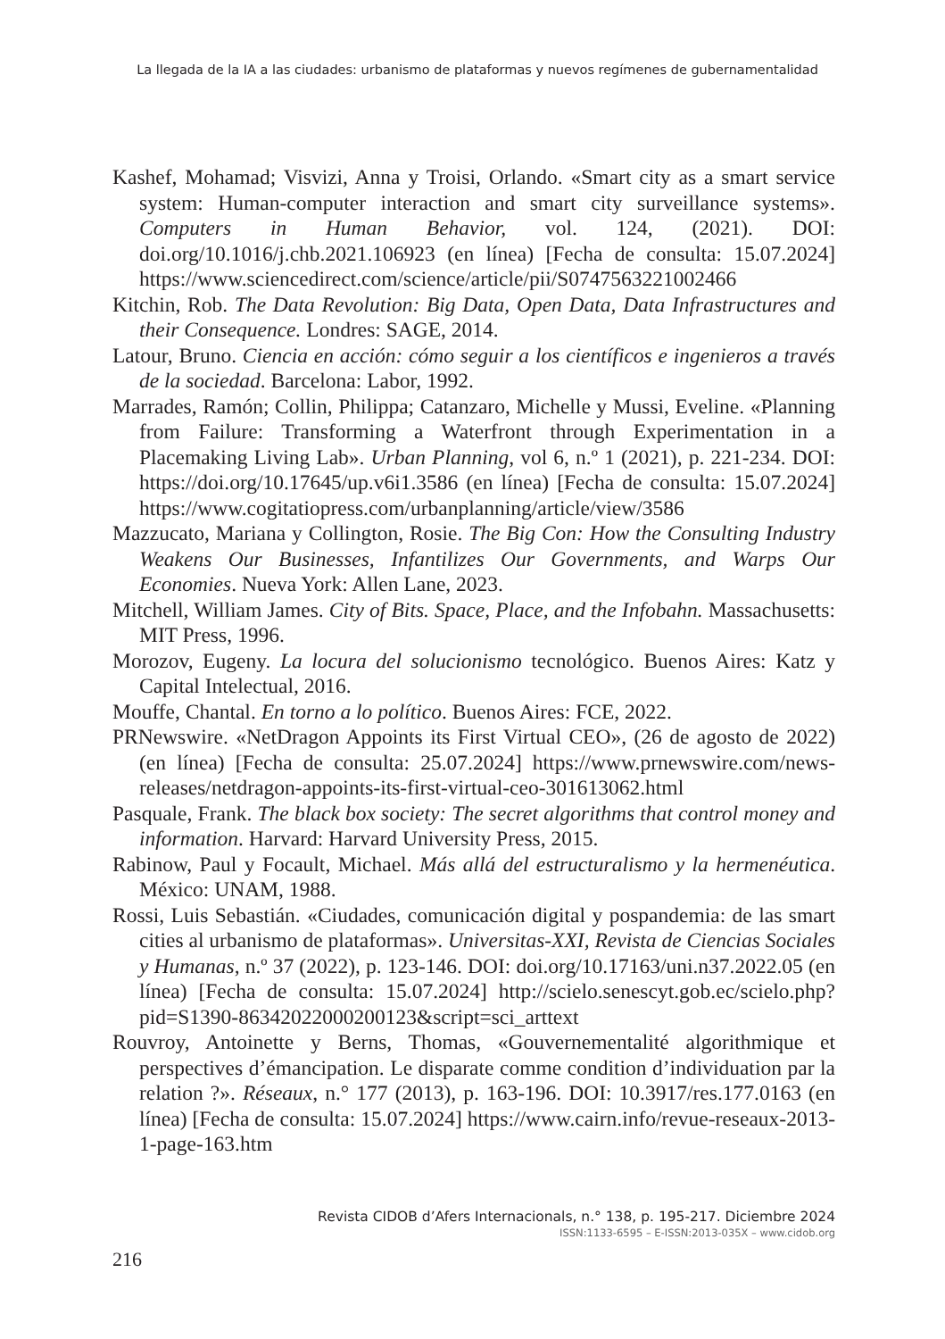La llegada de la IA a las ciudades: urbanismo de plataformas y nuevos regímenes de gubernamentalidad
Kashef, Mohamad; Visvizi, Anna y Troisi, Orlando. «Smart city as a smart service system: Human-computer interaction and smart city surveillance systems». Computers in Human Behavior, vol. 124, (2021). DOI: doi.org/10.1016/j.chb.2021.106923 (en línea) [Fecha de consulta: 15.07.2024] https://www.sciencedirect.com/science/article/pii/S0747563221002466
Kitchin, Rob. The Data Revolution: Big Data, Open Data, Data Infrastructures and their Consequence. Londres: SAGE, 2014.
Latour, Bruno. Ciencia en acción: cómo seguir a los científicos e ingenieros a través de la sociedad. Barcelona: Labor, 1992.
Marrades, Ramón; Collin, Philippa; Catanzaro, Michelle y Mussi, Eveline. «Planning from Failure: Transforming a Waterfront through Experimentation in a Placemaking Living Lab». Urban Planning, vol 6, n.º 1 (2021), p. 221-234. DOI: https://doi.org/10.17645/up.v6i1.3586 (en línea) [Fecha de consulta: 15.07.2024] https://www.cogitatiopress.com/urbanplanning/article/view/3586
Mazzucato, Mariana y Collington, Rosie. The Big Con: How the Consulting Industry Weakens Our Businesses, Infantilizes Our Governments, and Warps Our Economies. Nueva York: Allen Lane, 2023.
Mitchell, William James. City of Bits. Space, Place, and the Infobahn. Massachusetts: MIT Press, 1996.
Morozov, Eugeny. La locura del solucionismo tecnológico. Buenos Aires: Katz y Capital Intelectual, 2016.
Mouffe, Chantal. En torno a lo político. Buenos Aires: FCE, 2022.
PRNewswire. «NetDragon Appoints its First Virtual CEO», (26 de agosto de 2022) (en línea) [Fecha de consulta: 25.07.2024] https://www.prnewswire.com/news-releases/netdragon-appoints-its-first-virtual-ceo-301613062.html
Pasquale, Frank. The black box society: The secret algorithms that control money and information. Harvard: Harvard University Press, 2015.
Rabinow, Paul y Focault, Michael. Más allá del estructuralismo y la hermenéutica. México: UNAM, 1988.
Rossi, Luis Sebastián. «Ciudades, comunicación digital y pospandemia: de las smart cities al urbanismo de plataformas». Universitas-XXI, Revista de Ciencias Sociales y Humanas, n.º 37 (2022), p. 123-146. DOI: doi.org/10.17163/uni.n37.2022.05 (en línea) [Fecha de consulta: 15.07.2024] http://scielo.senescyt.gob.ec/scielo.php?pid=S1390-86342022000200123&script=sci_arttext
Rouvroy, Antoinette y Berns, Thomas, «Gouvernementalité algorithmique et perspectives d’émancipation. Le disparate comme condition d’individuation par la relation ?». Réseaux, n.° 177 (2013), p. 163-196. DOI: 10.3917/res.177.0163 (en línea) [Fecha de consulta: 15.07.2024] https://www.cairn.info/revue-reseaux-2013-1-page-163.htm
Revista CIDOB d’Afers Internacionals, n.° 138, p. 195-217. Diciembre 2024
ISSN:1133-6595 – E-ISSN:2013-035X – www.cidob.org
216